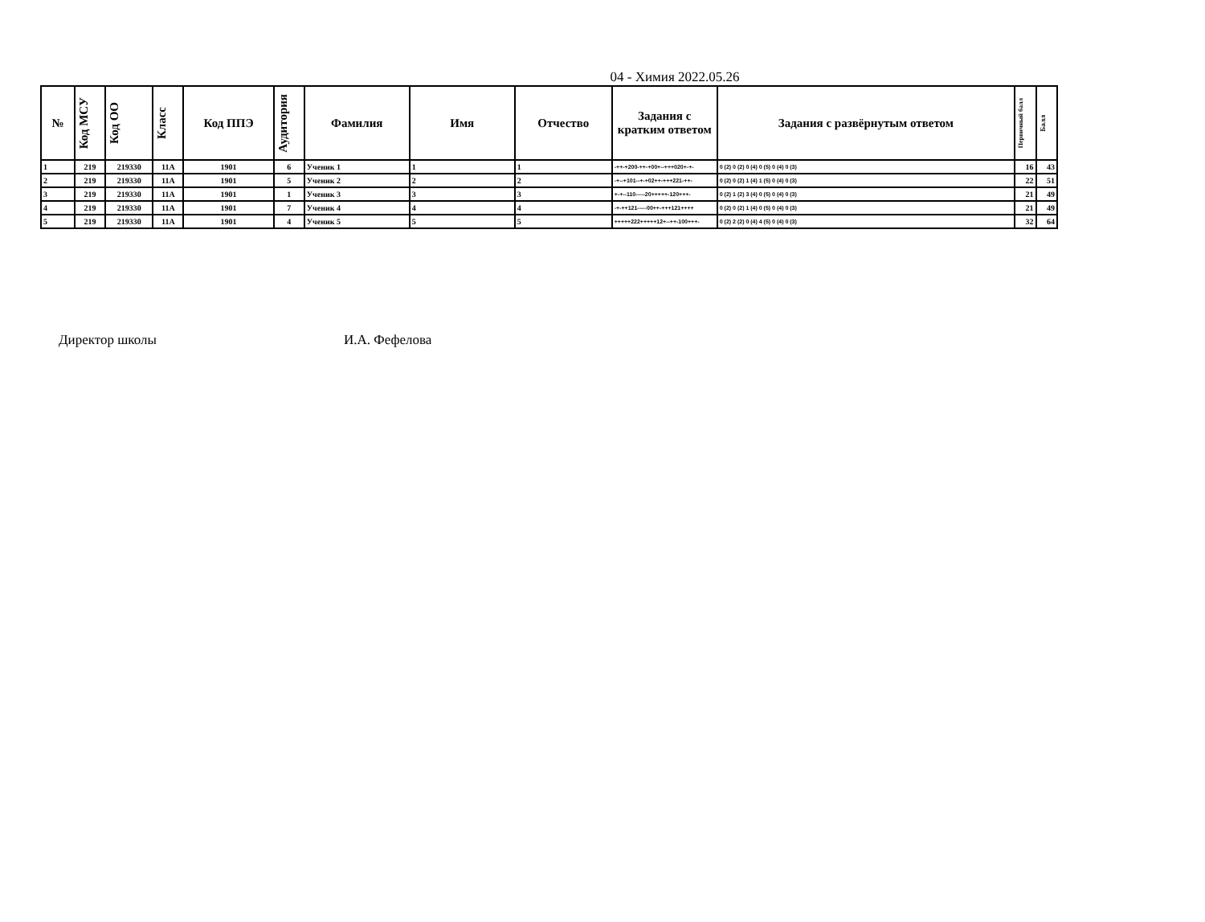04 - Химия 2022.05.26
| № | Код МСУ | Код ОО | Класс | Код ППЭ | Аудитория | Фамилия | Имя | Отчество | Задания с кратким ответом | Задания с развёрнутым ответом | Первичный балл | Балл |
| --- | --- | --- | --- | --- | --- | --- | --- | --- | --- | --- | --- | --- |
| 1 | 219 | 219330 | 11А | 1901 | 6 | Ученик 1 | 1 | 1 | -++-+200-++-+00+--+++020+-+- | 0 (2) 0 (2) 0 (4) 0 (5) 0 (4) 0 (3) | 16 | 43 |
| 2 | 219 | 219330 | 11А | 1901 | 5 | Ученик 2 | 2 | 2 | -+--+101--+-+02++-+++221-++- | 0 (2) 0 (2) 1 (4) 1 (5) 0 (4) 0 (3) | 22 | 51 |
| 3 | 219 | 219330 | 11А | 1901 | 1 | Ученик 3 | 3 | 3 | +-+--110-----20+++++-120+++- | 0 (2) 1 (2) 3 (4) 0 (5) 0 (4) 0 (3) | 21 | 49 |
| 4 | 219 | 219330 | 11А | 1901 | 7 | Ученик 4 | 4 | 4 | -+-++121-----00++-+++121++++ | 0 (2) 0 (2) 1 (4) 0 (5) 0 (4) 0 (3) | 21 | 49 |
| 5 | 219 | 219330 | 11А | 1901 | 4 | Ученик 5 | 5 | 5 | +++++222+++++12+--++-100+++- | 0 (2) 2 (2) 0 (4) 4 (5) 0 (4) 0 (3) | 32 | 64 |
Директор школы И.А. Фефелова